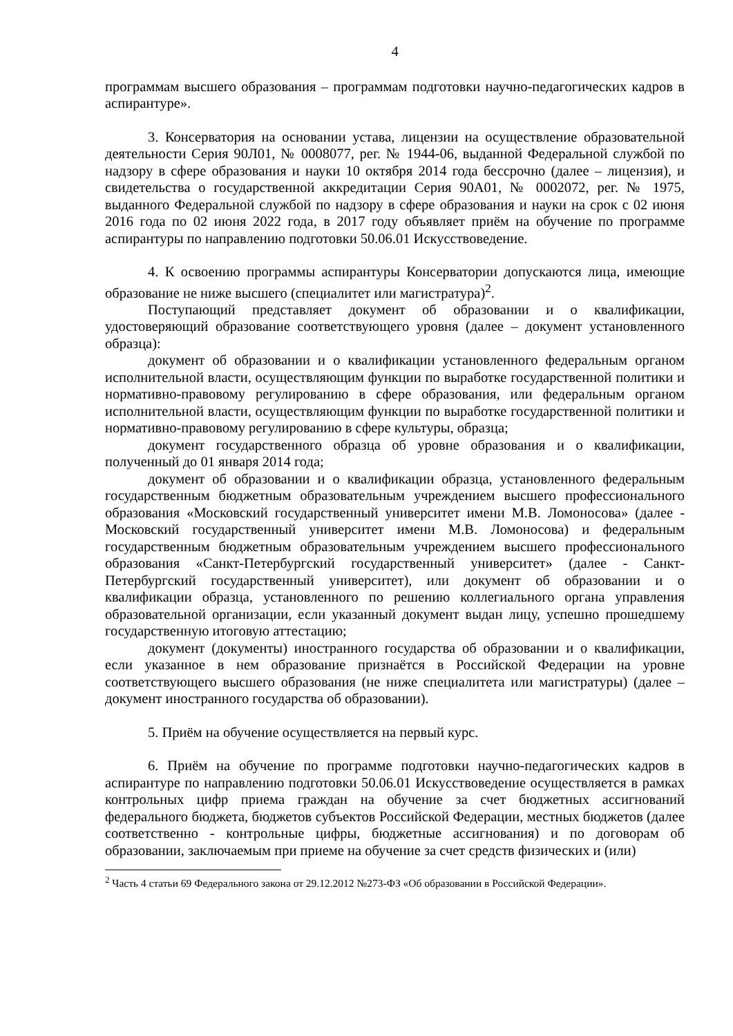4
программам высшего образования – программам подготовки научно-педагогических кадров в аспирантуре».
3. Консерватория на основании устава, лицензии на осуществление образовательной деятельности Серия 90Л01, № 0008077, рег. № 1944-06, выданной Федеральной службой по надзору в сфере образования и науки 10 октября 2014 года бессрочно (далее – лицензия), и свидетельства о государственной аккредитации Серия 90А01, № 0002072, рег. № 1975, выданного Федеральной службой по надзору в сфере образования и науки на срок с 02 июня 2016 года по 02 июня 2022 года, в 2017 году объявляет приём на обучение по программе аспирантуры по направлению подготовки 50.06.01 Искусствоведение.
4. К освоению программы аспирантуры Консерватории допускаются лица, имеющие образование не ниже высшего (специалитет или магистратура)<sup>2</sup>.
Поступающий представляет документ об образовании и о квалификации, удостоверяющий образование соответствующего уровня (далее – документ установленного образца):
документ об образовании и о квалификации установленного федеральным органом исполнительной власти, осуществляющим функции по выработке государственной политики и нормативно-правовому регулированию в сфере образования, или федеральным органом исполнительной власти, осуществляющим функции по выработке государственной политики и нормативно-правовому регулированию в сфере культуры, образца;
документ государственного образца об уровне образования и о квалификации, полученный до 01 января 2014 года;
документ об образовании и о квалификации образца, установленного федеральным государственным бюджетным образовательным учреждением высшего профессионального образования «Московский государственный университет имени М.В. Ломоносова» (далее - Московский государственный университет имени М.В. Ломоносова) и федеральным государственным бюджетным образовательным учреждением высшего профессионального образования «Санкт-Петербургский государственный университет» (далее - Санкт-Петербургский государственный университет), или документ об образовании и о квалификации образца, установленного по решению коллегиального органа управления образовательной организации, если указанный документ выдан лицу, успешно прошедшему государственную итоговую аттестацию;
документ (документы) иностранного государства об образовании и о квалификации, если указанное в нем образование признаётся в Российской Федерации на уровне соответствующего высшего образования (не ниже специалитета или магистратуры) (далее – документ иностранного государства об образовании).
5. Приём на обучение осуществляется на первый курс.
6. Приём на обучение по программе подготовки научно-педагогических кадров в аспирантуре по направлению подготовки 50.06.01 Искусствоведение осуществляется в рамках контрольных цифр приема граждан на обучение за счет бюджетных ассигнований федерального бюджета, бюджетов субъектов Российской Федерации, местных бюджетов (далее соответственно - контрольные цифры, бюджетные ассигнования) и по договорам об образовании, заключаемым при приеме на обучение за счет средств физических и (или)
<sup>2</sup> Часть 4 статьи 69 Федерального закона от 29.12.2012 №273-ФЗ «Об образовании в Российской Федерации».